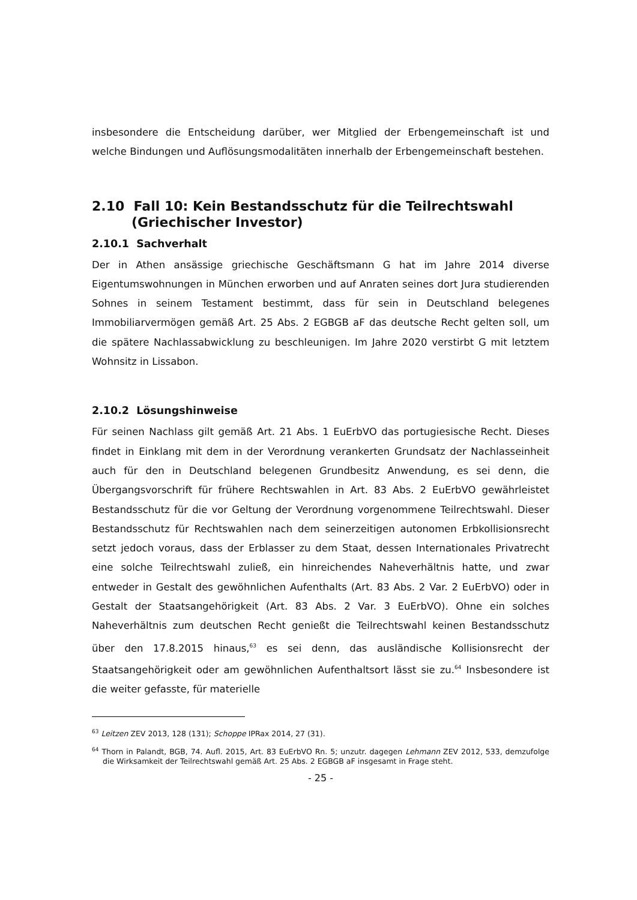insbesondere die Entscheidung darüber, wer Mitglied der Erbengemeinschaft ist und welche Bindungen und Auflösungsmodalitäten innerhalb der Erbengemeinschaft bestehen.
2.10 Fall 10: Kein Bestandsschutz für die Teilrechtswahl
(Griechischer Investor)
2.10.1 Sachverhalt
Der in Athen ansässige griechische Geschäftsmann G hat im Jahre 2014 diverse Eigentumswohnungen in München erworben und auf Anraten seines dort Jura studierenden Sohnes in seinem Testament bestimmt, dass für sein in Deutschland belegenes Immobiliarvermögen gemäß Art. 25 Abs. 2 EGBGB aF das deutsche Recht gelten soll, um die spätere Nachlassabwicklung zu beschleunigen. Im Jahre 2020 verstirbt G mit letztem Wohnsitz in Lissabon.
2.10.2 Lösungshinweise
Für seinen Nachlass gilt gemäß Art. 21 Abs. 1 EuErbVO das portugiesische Recht. Dieses findet in Einklang mit dem in der Verordnung verankerten Grundsatz der Nachlasseinheit auch für den in Deutschland belegenen Grundbesitz Anwendung, es sei denn, die Übergangsvorschrift für frühere Rechtswahlen in Art. 83 Abs. 2 EuErbVO gewährleistet Bestandsschutz für die vor Geltung der Verordnung vorgenommene Teilrechtswahl. Dieser Bestandsschutz für Rechtswahlen nach dem seinerzeitigen autonomen Erbkollisionsrecht setzt jedoch voraus, dass der Erblasser zu dem Staat, dessen Internationales Privatrecht eine solche Teilrechtswahl zuließ, ein hinreichendes Naheverhältnis hatte, und zwar entweder in Gestalt des gewöhnlichen Aufenthalts (Art. 83 Abs. 2 Var. 2 EuErbVO) oder in Gestalt der Staatsangehörigkeit (Art. 83 Abs. 2 Var. 3 EuErbVO). Ohne ein solches Naheverhältnis zum deutschen Recht genießt die Teilrechtswahl keinen Bestandsschutz über den 17.8.2015 hinaus,<sup>63</sup> es sei denn, das ausländische Kollisionsrecht der Staatsangehörigkeit oder am gewöhnlichen Aufenthaltsort lässt sie zu.<sup>64</sup> Insbesondere ist die weiter gefasste, für materielle
<sup>63</sup> Leitzen ZEV 2013, 128 (131); Schoppe IPRax 2014, 27 (31).
<sup>64</sup> Thorn in Palandt, BGB, 74. Aufl. 2015, Art. 83 EuErbVO Rn. 5; unzutr. dagegen Lehmann ZEV 2012, 533, demzufolge die Wirksamkeit der Teilrechtswahl gemäß Art. 25 Abs. 2 EGBGB aF insgesamt in Frage steht.
- 25 -